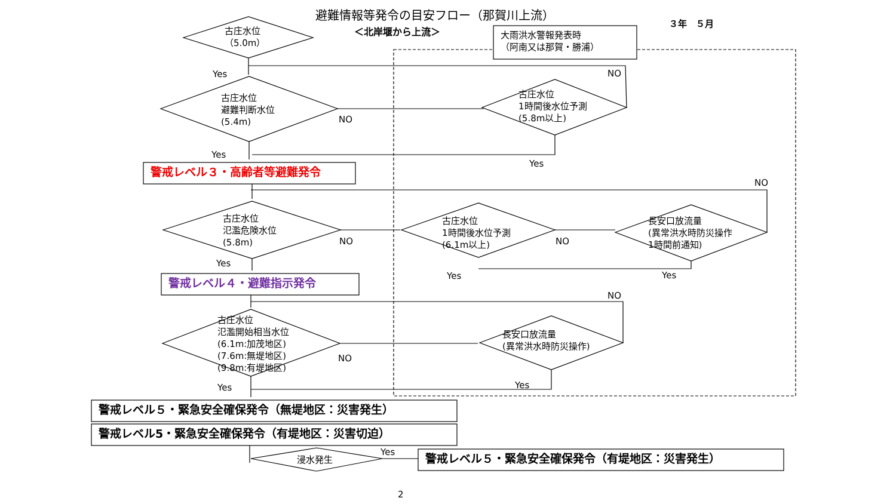避難情報等発令の目安フロー（那賀川上流）
＜北岸堰から上流＞
３年　５月
大雨洪水警報発表時
（阿南又は那賀・勝浦）
古庄水位
（5.0m）
Yes
古庄水位
避難判断水位
(5.4m)
NO
NO
古庄水位
1時間後水位予測
(5.8m以上)
Yes
Yes
警戒レベル３・高齢者等避難発令
NO
古庄水位
氾濫危険水位
(5.8m)
NO
古庄水位
1時間後水位予測
(6.1m以上)
NO
長安口放流量
(異常洪水時防災操作
1時間前通知)
Yes
Yes Yes
警戒レベル４・避難指示発令
NO
古庄水位
氾濫開始相当水位
(6.1m:加茂地区)
(7.6m:無堤地区)
(9.8m:有堤地区)
NO
長安口放流量
(異常洪水時防災操作)
Yes Yes
警戒レベル５・緊急安全確保発令（無堤地区：災害発生）
警戒レベル5・緊急安全確保発令（有堤地区：災害切迫）
浸水発生
Yes
警戒レベル５・緊急安全確保発令（有堤地区：災害発生）
2